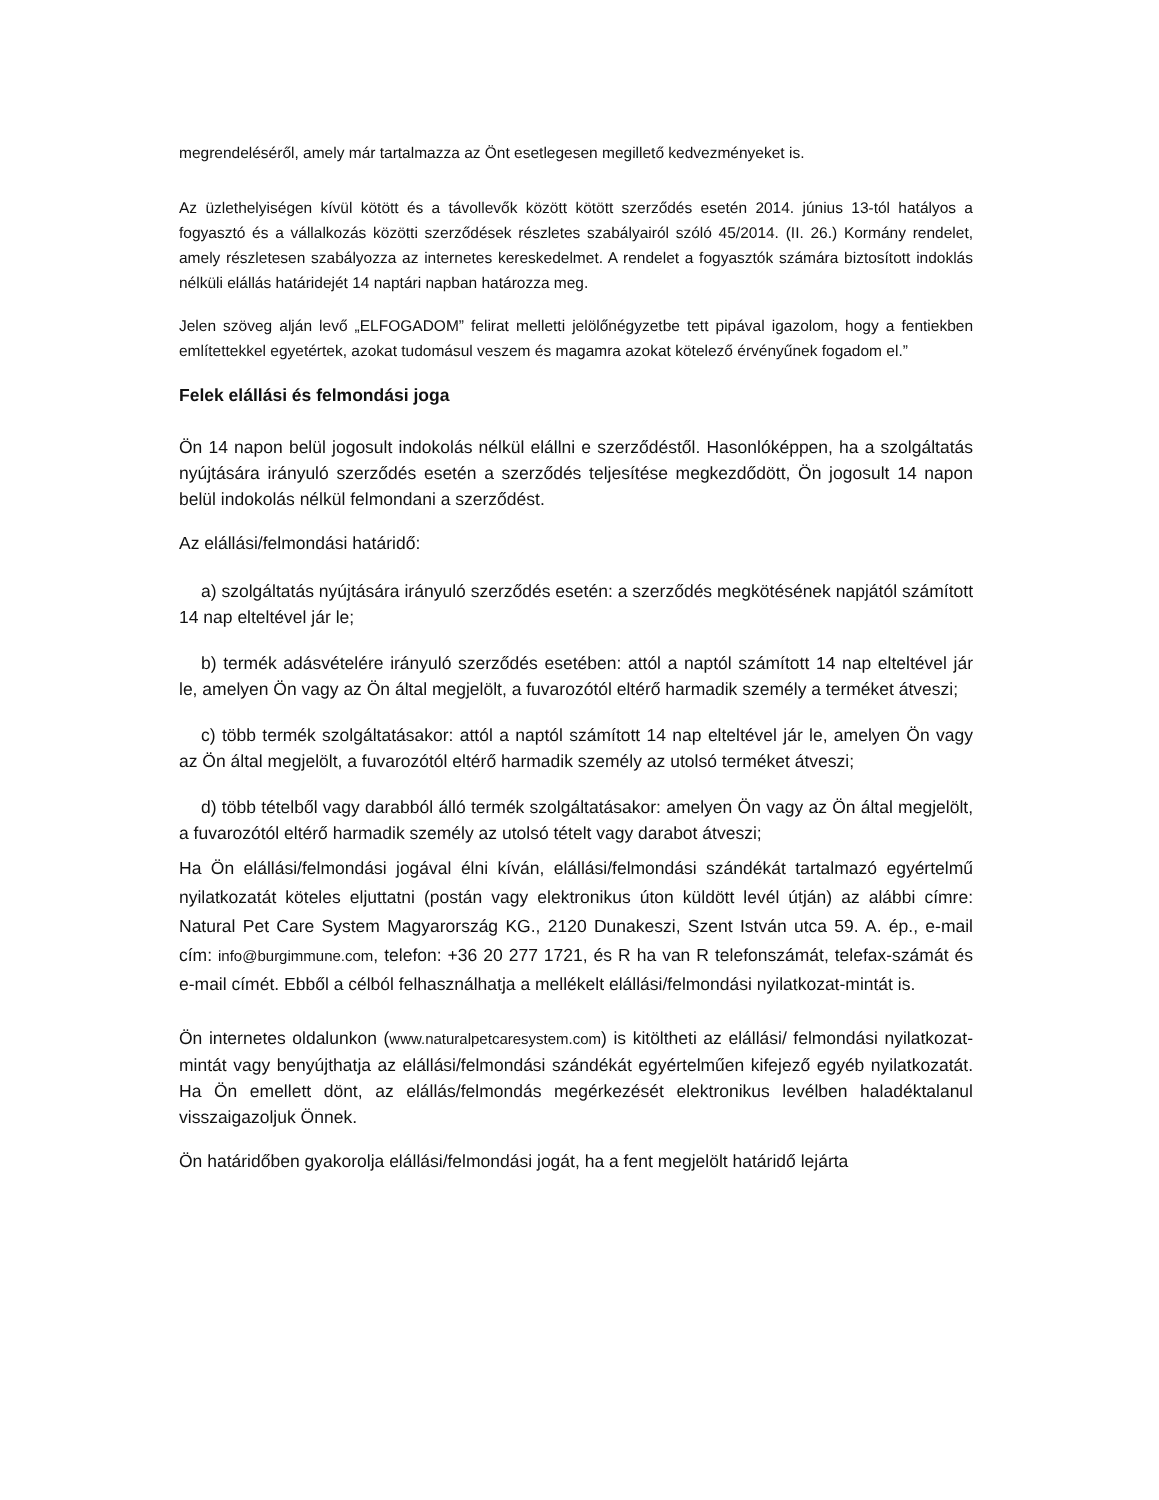megrendeléséről, amely már tartalmazza az Önt esetlegesen megillető kedvezményeket is.
Az üzlethelyiségen kívül kötött és a távollevők között kötött szerződés esetén 2014. június 13-tól hatályos a fogyasztó és a vállalkozás közötti szerződések részletes szabályairól szóló 45/2014. (II. 26.) Kormány rendelet, amely részletesen szabályozza az internetes kereskedelmet. A rendelet a fogyasztók számára biztosított indoklás nélküli elállás határidejét 14 naptári napban határozza meg.
Jelen szöveg alján levő „ELFOGADOM” felirat melletti jelölőnégyzetbe tett pipával igazolom, hogy a fentiekben említettekkel egyetértek, azokat tudomásul veszem és magamra azokat kötelező érvényűnek fogadom el.”
Felek elállási és felmondási joga
Ön 14 napon belül jogosult indokolás nélkül elállni e szerződéstől. Hasonlóképpen, ha a szolgáltatás nyújtására irányuló szerződés esetén a szerződés teljesítése megkezdődött, Ön jogosult 14 napon belül indokolás nélkül felmondani a szerződést.
Az elállási/felmondási határidő:
a) szolgáltatás nyújtására irányuló szerződés esetén: a szerződés megkötésének napjától számított 14 nap elteltével jár le;
b) termék adásvételére irányuló szerződés esetében: attól a naptól számított 14 nap elteltével jár le, amelyen Ön vagy az Ön által megjelölt, a fuvarozótól eltérő harmadik személy a terméket átveszi;
c) több termék szolgáltatásakor: attól a naptól számított 14 nap elteltével jár le, amelyen Ön vagy az Ön által megjelölt, a fuvarozótól eltérő harmadik személy az utolsó terméket átveszi;
d) több tételből vagy darabból álló termék szolgáltatásakor: amelyen Ön vagy az Ön által megjelölt, a fuvarozótól eltérő harmadik személy az utolsó tételt vagy darabot átveszi;
Ha Ön elállási/felmondási jogával élni kíván, elállási/felmondási szándékát tartalmazó egyértelmű nyilatkozatát köteles eljuttatni (postán vagy elektronikus úton küldött levél útján) az alábbi címre: Natural Pet Care System Magyarország KG., 2120 Dunakeszi, Szent István utca 59. A. ép., e-mail cím: info@burgimmune.com, telefon: +36 20 277 1721, és R ha van R telefonszámát, telefax-számát és e-mail címét. Ebből a célból felhasználhatja a mellékelt elállási/felmondási nyilatkozat-mintát is.
Ön internetes oldalunkon (www.naturalpetcaresystem.com) is kitöltheti az elállási/ felmondási nyilatkozat-mintát vagy benyújthatja az elállási/felmondási szándékát egyértelműen kifejező egyéb nyilatkozatát. Ha Ön emellett dönt, az elállás/felmondás megérkezését elektronikus levélben haladéktalanul visszaigazoljuk Önnek.
Ön határidőben gyakorolja elállási/felmondási jogát, ha a fent megjelölt határidő lejárta